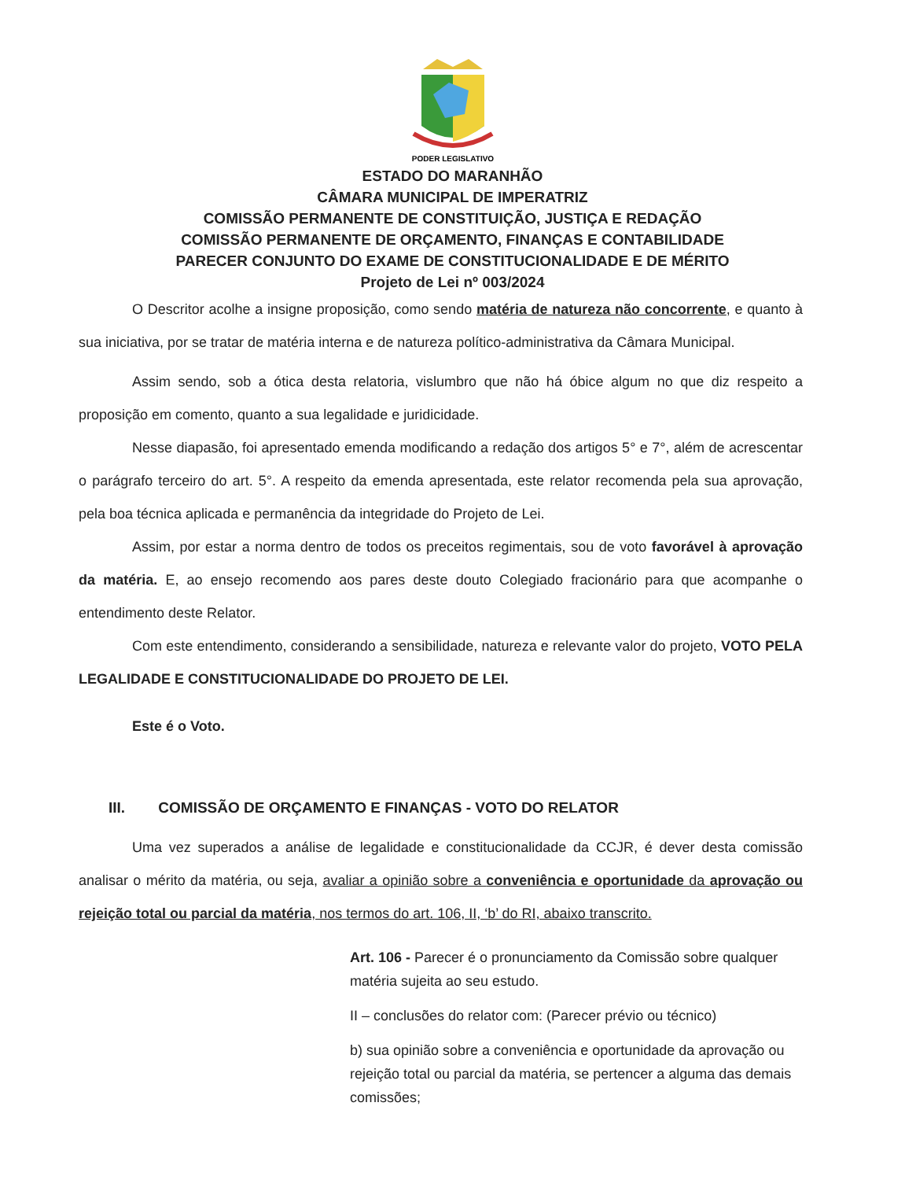PODER LEGISLATIVO
ESTADO DO MARANHÃO
CÂMARA MUNICIPAL DE IMPERATRIZ
COMISSÃO PERMANENTE DE CONSTITUIÇÃO, JUSTIÇA E REDAÇÃO
COMISSÃO PERMANENTE DE ORÇAMENTO, FINANÇAS E CONTABILIDADE
PARECER CONJUNTO DO EXAME DE CONSTITUCIONALIDADE E DE MÉRITO
Projeto de Lei nº 003/2024
O Descritor acolhe a insigne proposição, como sendo matéria de natureza não concorrente, e quanto à sua iniciativa, por se tratar de matéria interna e de natureza político-administrativa da Câmara Municipal.
Assim sendo, sob a ótica desta relatoria, vislumbro que não há óbice algum no que diz respeito a proposição em comento, quanto a sua legalidade e juridicidade.
Nesse diapasão, foi apresentado emenda modificando a redação dos artigos 5° e 7°, além de acrescentar o parágrafo terceiro do art. 5°. A respeito da emenda apresentada, este relator recomenda pela sua aprovação, pela boa técnica aplicada e permanência da integridade do Projeto de Lei.
Assim, por estar a norma dentro de todos os preceitos regimentais, sou de voto favorável à aprovação da matéria. E, ao ensejo recomendo aos pares deste douto Colegiado fracionário para que acompanhe o entendimento deste Relator.
Com este entendimento, considerando a sensibilidade, natureza e relevante valor do projeto, VOTO PELA LEGALIDADE E CONSTITUCIONALIDADE DO PROJETO DE LEI.
Este é o Voto.
III. COMISSÃO DE ORÇAMENTO E FINANÇAS - VOTO DO RELATOR
Uma vez superados a análise de legalidade e constitucionalidade da CCJR, é dever desta comissão analisar o mérito da matéria, ou seja, avaliar a opinião sobre a conveniência e oportunidade da aprovação ou rejeição total ou parcial da matéria, nos termos do art. 106, II, ‘b’ do RI, abaixo transcrito.
Art. 106 - Parecer é o pronunciamento da Comissão sobre qualquer matéria sujeita ao seu estudo.
II – conclusões do relator com: (Parecer prévio ou técnico)
b) sua opinião sobre a conveniência e oportunidade da aprovação ou rejeição total ou parcial da matéria, se pertencer a alguma das demais comissões;